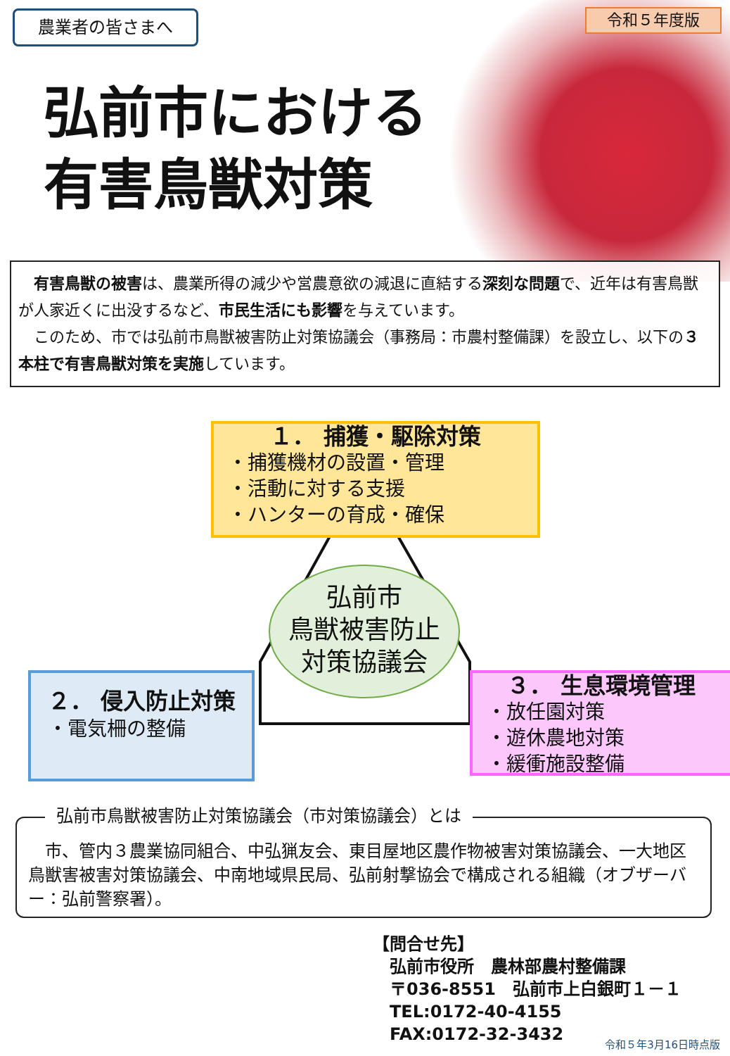農業者の皆さまへ 令和５年度版
弘前市における
有害鳥獣対策
　有害鳥獣の被害は、農業所得の減少や営農意欲の減退に直結する深刻な問題で、近年は有害鳥獣が人家近くに出没するなど、市民生活にも影響を与えています。
　このため、市では弘前市鳥獣被害防止対策協議会（事務局：市農村整備課）を設立し、以下の３本柱で有害鳥獣対策を実施しています。
１． 捕獲・駆除対策
・捕獲機材の設置・管理
・活動に対する支援
・ハンターの育成・確保
弘前市
鳥獣被害防止
対策協議会
２． 侵入防止対策
・電気柵の整備
３． 生息環境管理
・放任園対策
・遊休農地対策
・緩衝施設整備
弘前市鳥獣被害防止対策協議会（市対策協議会）とは
　市、管内３農業協同組合、中弘猟友会、東目屋地区農作物被害対策協議会、一大地区鳥獣害被害対策協議会、中南地域県民局、弘前射撃協会で構成される組織（オブザーバー：弘前警察署）。
【問合せ先】
　弘前市役所　農林部農村整備課
　〒036-8551　弘前市上白銀町１－１
　TEL:0172-40-4155
　FAX:0172-32-3432
令和５年3月16日時点版